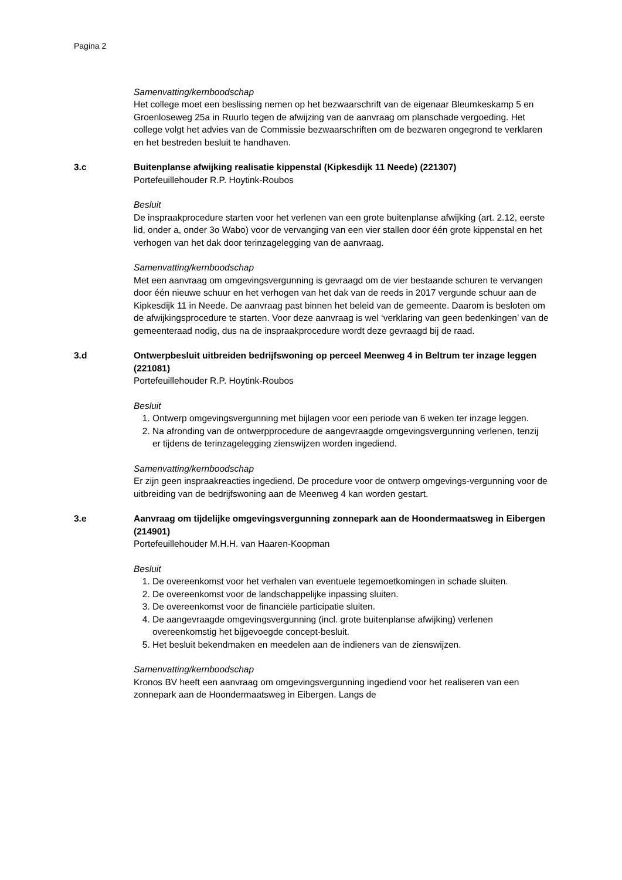Pagina 2
Samenvatting/kernboodschap
Het college moet een beslissing nemen op het bezwaarschrift van de eigenaar Bleumkeskamp 5 en Groenloseweg 25a in Ruurlo tegen de afwijzing van de aanvraag om planschade vergoeding. Het college volgt het advies van de Commissie bezwaarschriften om de bezwaren ongegrond te verklaren en het bestreden besluit te handhaven.
3.c Buitenplanse afwijking realisatie kippenstal (Kipkesdijk 11 Neede) (221307)
Portefeuillehouder R.P. Hoytink-Roubos
Besluit
De inspraakprocedure starten voor het verlenen van een grote buitenplanse afwijking (art. 2.12, eerste lid, onder a, onder 3o Wabo) voor de vervanging van een vier stallen door één grote kippenstal en het verhogen van het dak door terinzagelegging van de aanvraag.
Samenvatting/kernboodschap
Met een aanvraag om omgevingsvergunning is gevraagd om de vier bestaande schuren te vervangen door één nieuwe schuur en het verhogen van het dak van de reeds in 2017 vergunde schuur aan de Kipkesdijk 11 in Neede. De aanvraag past binnen het beleid van de gemeente. Daarom is besloten om de afwijkingsprocedure te starten. Voor deze aanvraag is wel ‘verklaring van geen bedenkingen’ van de gemeenteraad nodig, dus na de inspraakprocedure wordt deze gevraagd bij de raad.
3.d Ontwerpbesluit uitbreiden bedrijfswoning op perceel Meenweg 4 in Beltrum ter inzage leggen (221081)
Portefeuillehouder R.P. Hoytink-Roubos
Besluit
1. Ontwerp omgevingsvergunning met bijlagen voor een periode van 6 weken ter inzage leggen.
2. Na afronding van de ontwerpprocedure de aangevraagde omgevingsvergunning verlenen, tenzij er tijdens de terinzagelegging zienswijzen worden ingediend.
Samenvatting/kernboodschap
Er zijn geen inspraakreacties ingediend. De procedure voor de ontwerp omgevings-vergunning voor de uitbreiding van de bedrijfswoning aan de Meenweg 4 kan worden gestart.
3.e Aanvraag om tijdelijke omgevingsvergunning zonnepark aan de Hoondermaatsweg in Eibergen (214901)
Portefeuillehouder M.H.H. van Haaren-Koopman
Besluit
1. De overeenkomst voor het verhalen van eventuele tegemoetkomingen in schade sluiten.
2. De overeenkomst voor de landschappelijke inpassing sluiten.
3. De overeenkomst voor de financiële participatie sluiten.
4. De aangevraagde omgevingsvergunning (incl. grote buitenplanse afwijking) verlenen overeenkomstig het bijgevoegde concept-besluit.
5. Het besluit bekendmaken en meedelen aan de indieners van de zienswijzen.
Samenvatting/kernboodschap
Kronos BV heeft een aanvraag om omgevingsvergunning ingediend voor het realiseren van een zonnepark aan de Hoondermaatsweg in Eibergen. Langs de